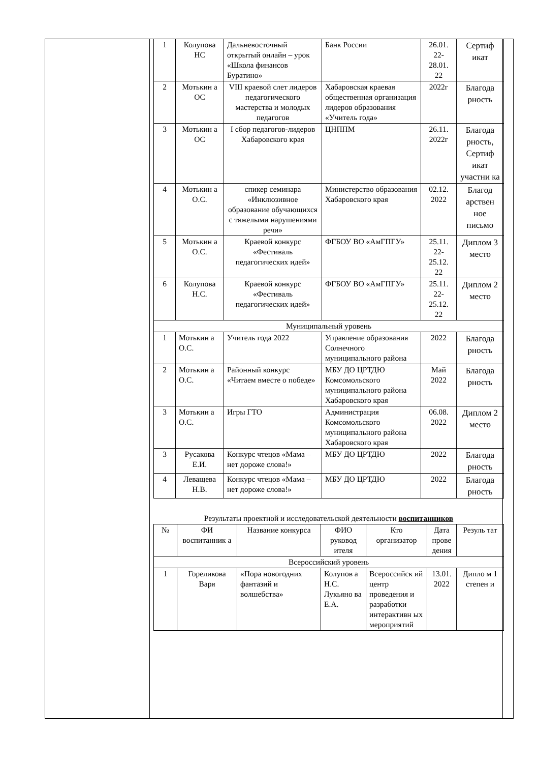| 1 | Колупова НС | Дальневосточный открытый онлайн – урок «Школа финансов Буратино» | Банк России | 26.01. 22- 28.01. 22 | Сертиф икат |
| 2 | Мотькин а ОС | VIII краевой слет лидеров педагогического мастерства и молодых педагогов | Хабаровская краевая общественная организация лидеров образования «Учитель года» | 2022г | Благода рность |
| 3 | Мотькин а ОС | I сбор педагогов-лидеров Хабаровского края | ЦНППМ | 26.11. 2022г | Благода рность, Сертиф икат участни ка |
| 4 | Мотькин а О.С. | спикер семинара «Инклюзивное образование обучающихся с тяжелыми нарушениями речи» | Министерство образования Хабаровского края | 02.12. 2022 | Благод арствен ное письмо |
| 5 | Мотькин а О.С. | Краевой конкурс «Фестиваль педагогических идей» | ФГБОУ ВО «АмГПГУ» | 25.11. 22- 25.12. 22 | Диплом 3 место |
| 6 | Колупова Н.С. | Краевой конкурс «Фестиваль педагогических идей» | ФГБОУ ВО «АмГПГУ» | 25.11. 22- 25.12. 22 | Диплом 2 место |
| Муниципальный уровень | | | | | |
| 1 | Мотькин а О.С. | Учитель года 2022 | Управление образования Солнечного муниципального района | 2022 | Благода рность |
| 2 | Мотькин а О.С. | Районный конкурс «Читаем вместе о победе» | МБУ ДО ЦРТДЮ Комсомольского муниципального района Хабаровского края | Май 2022 | Благода рность |
| 3 | Мотькин а О.С. | Игры ГТО | Администрация Комсомольского муниципального района Хабаровского края | 06.08. 2022 | Диплом 2 место |
| 3 | Русакова Е.И. | Конкурс чтецов «Мама – нет дороже слова!» | МБУ ДО ЦРТДЮ | 2022 | Благода рность |
| 4 | Леващева Н.В. | Конкурс чтецов «Мама – нет дороже слова!» | МБУ ДО ЦРТДЮ | 2022 | Благода рность |
Результаты проектной и исследовательской деятельности воспитанников
| № | ФИ воспитанник а | Название конкурса | ФИО руковод ителя | Кто организатор | Дата прове дения | Резуль тат |
| --- | --- | --- | --- | --- | --- | --- |
| Всероссийский уровень | | | | | | |
| 1 | Гореликова Варя | «Пора новогодних фантазий и волшебства» | Колупов а Н.С. Лукьяно ва Е.А. | Всероссийск ий центр проведения и разработки интерактивн ых мероприятий | 13.01. 2022 | Дипло м 1 степен и |